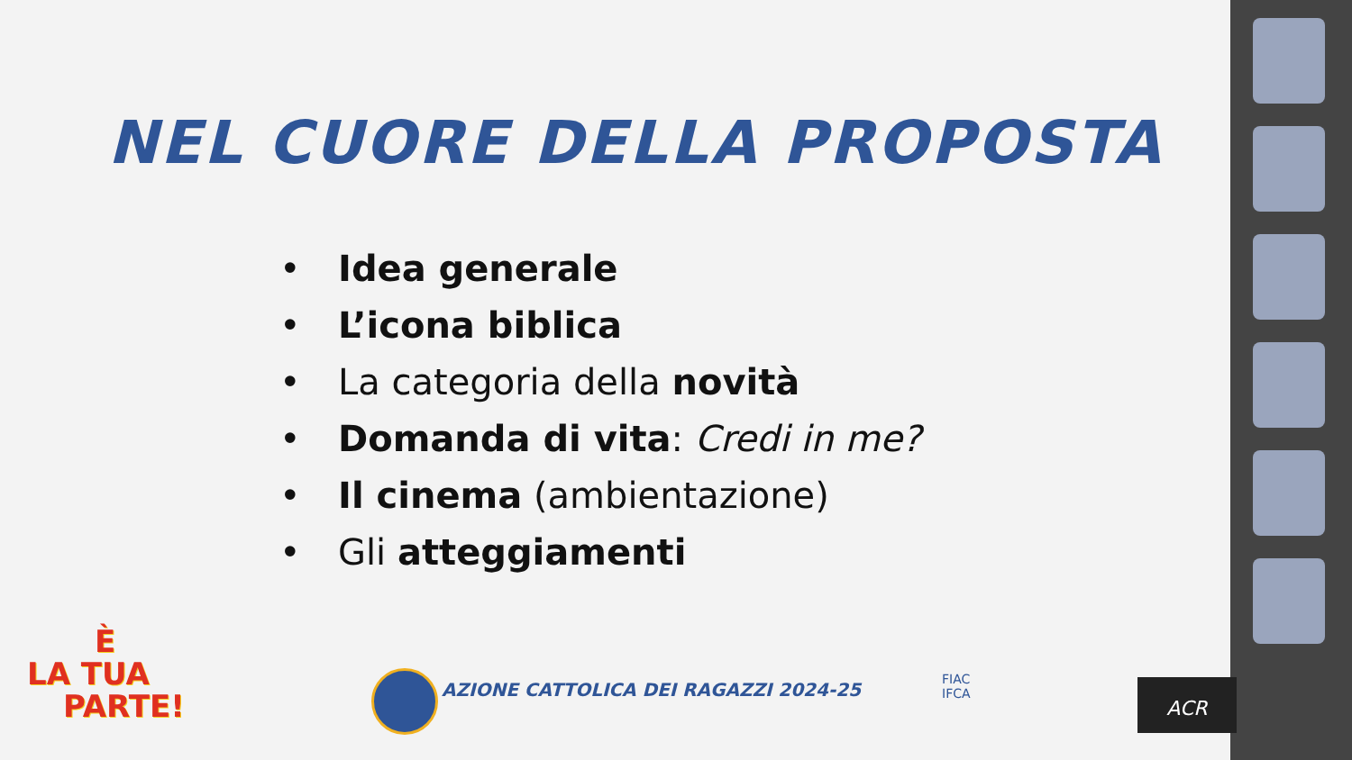NEL CUORE DELLA PROPOSTA
• Idea generale
• L’icona biblica
• La categoria della novità
• Domanda di vita: Credi in me?
• Il cinema (ambientazione)
• Gli atteggiamenti
È
LA TUA
PARTE!
AZIONE CATTOLICA DEI RAGAZZI 2024-25
FIAC
IFCA
ACR